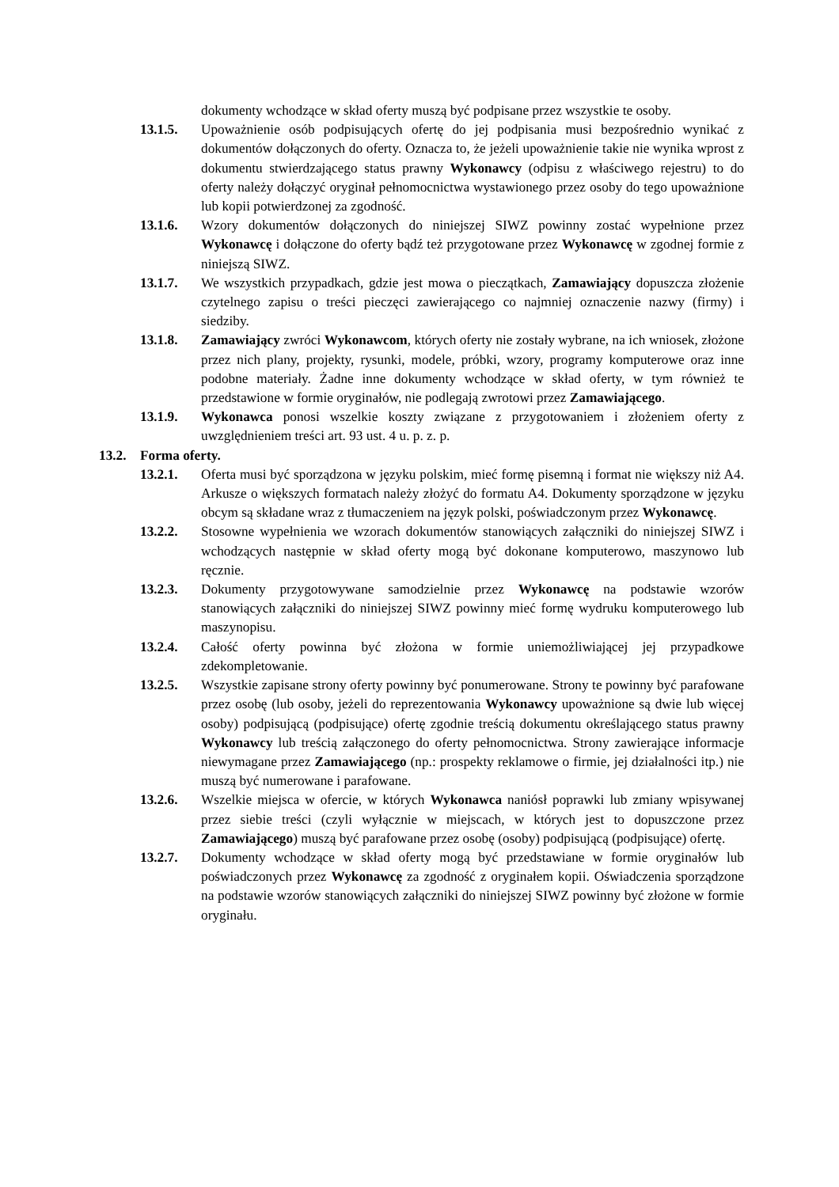dokumenty wchodzące w skład oferty muszą być podpisane przez wszystkie te osoby.
13.1.5. Upoważnienie osób podpisujących ofertę do jej podpisania musi bezpośrednio wynikać z dokumentów dołączonych do oferty. Oznacza to, że jeżeli upoważnienie takie nie wynika wprost z dokumentu stwierdzającego status prawny Wykonawcy (odpisu z właściwego rejestru) to do oferty należy dołączyć oryginał pełnomocnictwa wystawionego przez osoby do tego upoważnione lub kopii potwierdzonej za zgodność.
13.1.6. Wzory dokumentów dołączonych do niniejszej SIWZ powinny zostać wypełnione przez Wykonawcę i dołączone do oferty bądź też przygotowane przez Wykonawcę w zgodnej formie z niniejszą SIWZ.
13.1.7. We wszystkich przypadkach, gdzie jest mowa o pieczątkach, Zamawiający dopuszcza złożenie czytelnego zapisu o treści pieczęci zawierającego co najmniej oznaczenie nazwy (firmy) i siedziby.
13.1.8. Zamawiający zwróci Wykonawcom, których oferty nie zostały wybrane, na ich wniosek, złożone przez nich plany, projekty, rysunki, modele, próbki, wzory, programy komputerowe oraz inne podobne materiały. Żadne inne dokumenty wchodzące w skład oferty, w tym również te przedstawione w formie oryginałów, nie podlegają zwrotowi przez Zamawiającego.
13.1.9. Wykonawca ponosi wszelkie koszty związane z przygotowaniem i złożeniem oferty z uwzględnieniem treści art. 93 ust. 4 u. p. z. p.
13.2. Forma oferty.
13.2.1. Oferta musi być sporządzona w języku polskim, mieć formę pisemną i format nie większy niż A4. Arkusze o większych formatach należy złożyć do formatu A4. Dokumenty sporządzone w języku obcym są składane wraz z tłumaczeniem na język polski, poświadczonym przez Wykonawcę.
13.2.2. Stosowne wypełnienia we wzorach dokumentów stanowiących załączniki do niniejszej SIWZ i wchodzących następnie w skład oferty mogą być dokonane komputerowo, maszynowo lub ręcznie.
13.2.3. Dokumenty przygotowywane samodzielnie przez Wykonawcę na podstawie wzorów stanowiących załączniki do niniejszej SIWZ powinny mieć formę wydruku komputerowego lub maszynopisu.
13.2.4. Całość oferty powinna być złożona w formie uniemożliwiającej jej przypadkowe zdekompletowanie.
13.2.5. Wszystkie zapisane strony oferty powinny być ponumerowane. Strony te powinny być parafowane przez osobę (lub osoby, jeżeli do reprezentowania Wykonawcy upoważnione są dwie lub więcej osoby) podpisującą (podpisujące) ofertę zgodnie treścią dokumentu określającego status prawny Wykonawcy lub treścią załączonego do oferty pełnomocnictwa. Strony zawierające informacje niewymagane przez Zamawiającego (np.: prospekty reklamowe o firmie, jej działalności itp.) nie muszą być numerowane i parafowane.
13.2.6. Wszelkie miejsca w ofercie, w których Wykonawca naniósł poprawki lub zmiany wpisywanej przez siebie treści (czyli wyłącznie w miejscach, w których jest to dopuszczone przez Zamawiającego) muszą być parafowane przez osobę (osoby) podpisującą (podpisujące) ofertę.
13.2.7. Dokumenty wchodzące w skład oferty mogą być przedstawiane w formie oryginałów lub poświadczonych przez Wykonawcę za zgodność z oryginałem kopii. Oświadczenia sporządzone na podstawie wzorów stanowiących załączniki do niniejszej SIWZ powinny być złożone w formie oryginału.